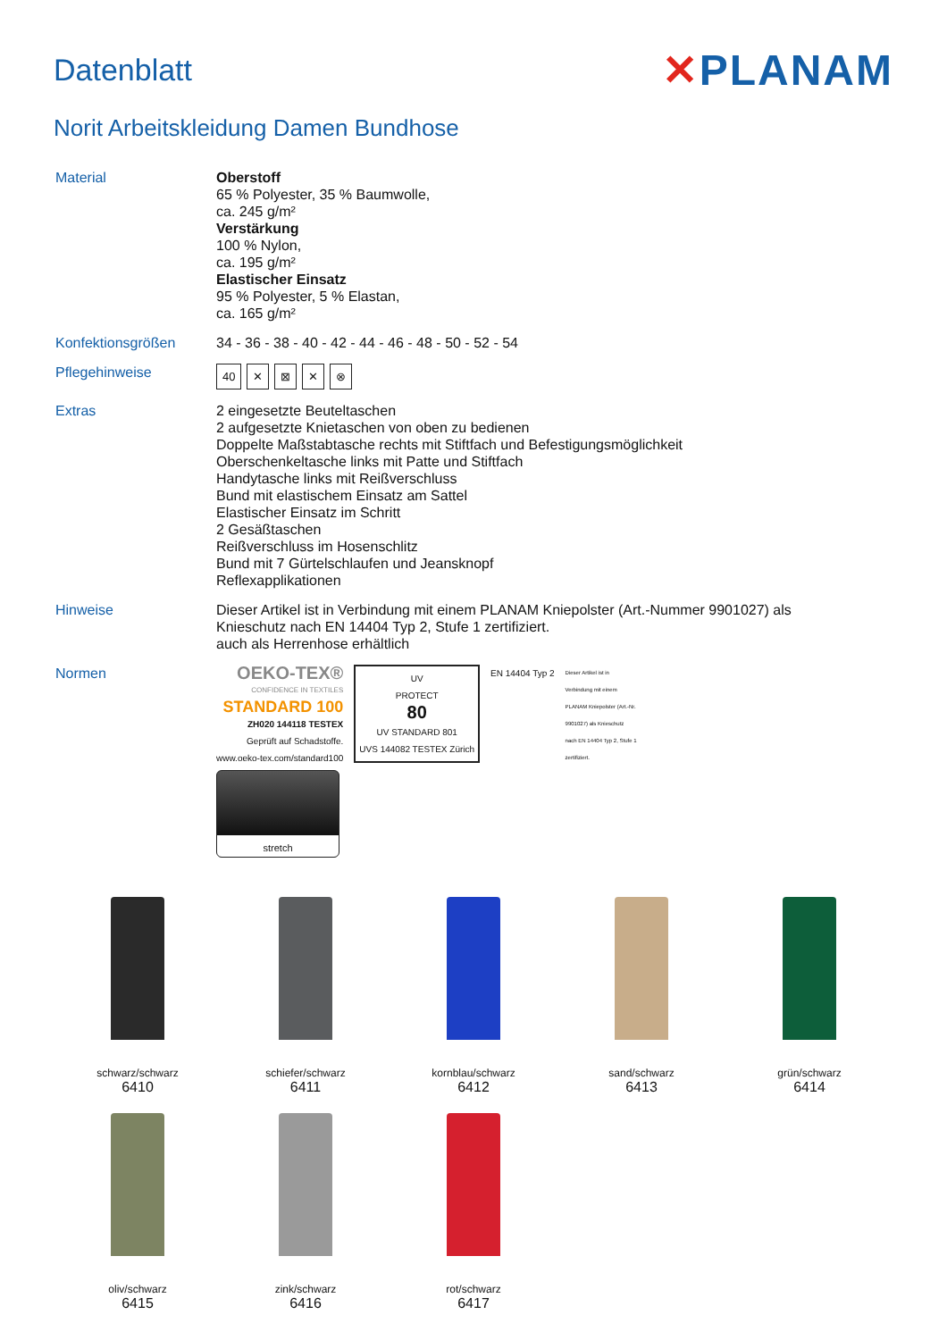Datenblatt
✕PLANAM
Norit Arbeitskleidung Damen Bundhose
| Material | Oberstoff 65 % Polyester, 35 % Baumwolle, ca. 245 g/m² Verstärkung 100 % Nylon, ca. 195 g/m² Elastischer Einsatz 95 % Polyester, 5 % Elastan, ca. 165 g/m² |
| Konfektionsgrößen | 34 - 36 - 38 - 40 - 42 - 44 - 46 - 48 - 50 - 52 - 54 |
| Pflegehinweise | 40 ✕ ⊠ ✕ ⊗ |
| Extras | 2 eingesetzte Beuteltaschen 2 aufgesetzte Knietaschen von oben zu bedienen Doppelte Maßstabtasche rechts mit Stiftfach und Befestigungsmöglichkeit Oberschenkeltasche links mit Patte und Stiftfach Handytasche links mit Reißverschluss Bund mit elastischem Einsatz am Sattel Elastischer Einsatz im Schritt 2 Gesäßtaschen Reißverschluss im Hosenschlitz Bund mit 7 Gürtelschlaufen und Jeansknopf Reflexapplikationen |
| Hinweise | Dieser Artikel ist in Verbindung mit einem PLANAM Kniepolster (Art.-Nummer 9901027) als Knieschutz nach EN 14404 Typ 2, Stufe 1 zertifiziert. auch als Herrenhose erhältlich |
| Normen | OEKO-TEX® CONFIDENCE IN TEXTILES STANDARD 100 ZH020 144118 TESTEX Geprüft auf Schadstoffe. www.oeko-tex.com/standard100 UV PROTECT 80 UV STANDARD 801 UVS 144082 TESTEX Zürich EN 14404 Typ 2 Dieser Artikel ist in Verbindung mit einem PLANAM Kniepolster (Art.-Nr. 9901027) als Knieschutz nach EN 14404 Typ 2, Stufe 1 zertifiziert. stretch |
schwarz/schwarz
6410
schiefer/schwarz
6411
kornblau/schwarz
6412
sand/schwarz
6413
grün/schwarz
6414
oliv/schwarz
6415
zink/schwarz
6416
rot/schwarz
6417